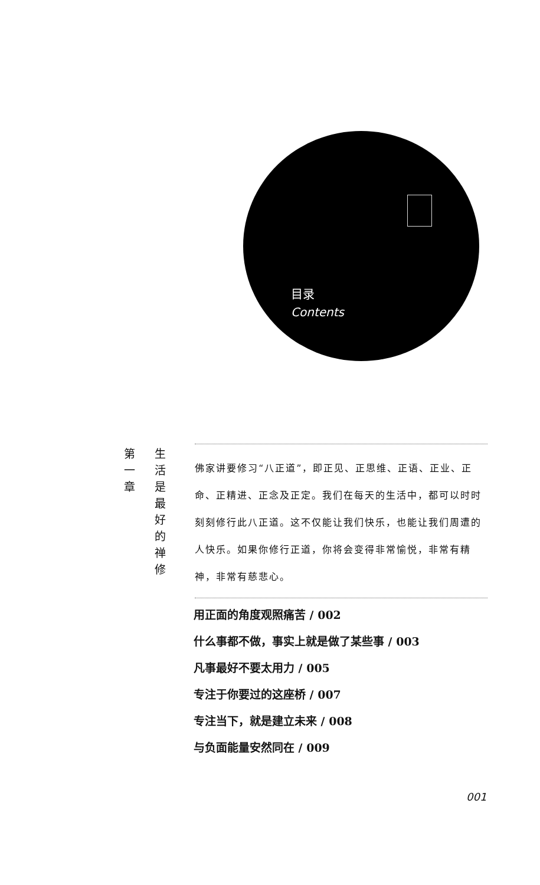目录
Contents
第
一
章
生
活
是
最
好
的
禅
修
佛家讲要修习“八正道”，即正见、正思维、正语、正业、正命、正精进、正念及正定。我们在每天的生活中，都可以时时刻刻修行此八正道。这不仅能让我们快乐，也能让我们周遭的人快乐。如果你修行正道，你将会变得非常愉悦，非常有精神，非常有慈悲心。
用正面的角度观照痛苦 / 002
什么事都不做，事实上就是做了某些事 / 003
凡事最好不要太用力 / 005
专注于你要过的这座桥 / 007
专注当下，就是建立未来 / 008
与负面能量安然同在 / 009
001